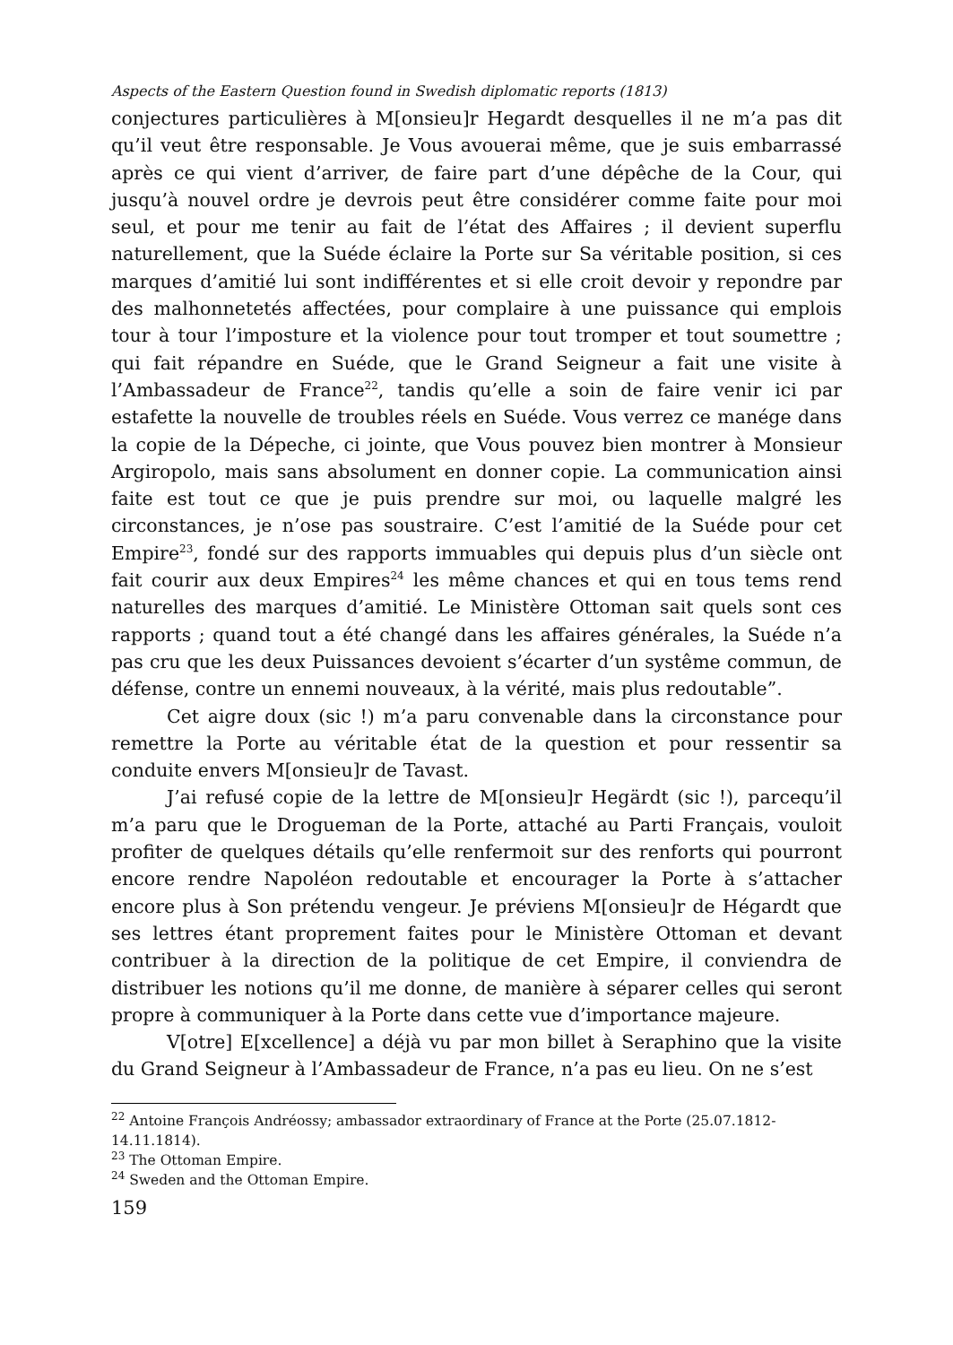Aspects of the Eastern Question found in Swedish diplomatic reports (1813)
conjectures particulières à M[onsieu]r Hegardt desquelles il ne m’a pas dit qu’il veut être responsable. Je Vous avouerai même, que je suis embarrassé après ce qui vient d’arriver, de faire part d’une dépêche de la Cour, qui jusqu’à nouvel ordre je devrois peut être considérer comme faite pour moi seul, et pour me tenir au fait de l’état des Affaires ; il devient superflu naturellement, que la Suéde éclaire la Porte sur Sa véritable position, si ces marques d’amitié lui sont indifférentes et si elle croit devoir y repondre par des malhonnetetés affectées, pour complaire à une puissance qui emplois tour à tour l’imposture et la violence pour tout tromper et tout soumettre ; qui fait répandre en Suéde, que le Grand Seigneur a fait une visite à l’Ambassadeur de France<sup>22</sup>, tandis qu’elle a soin de faire venir ici par estafette la nouvelle de troubles réels en Suéde. Vous verrez ce manége dans la copie de la Dépeche, ci jointe, que Vous pouvez bien montrer à Monsieur Argiropolo, mais sans absolument en donner copie. La communication ainsi faite est tout ce que je puis prendre sur moi, ou laquelle malgré les circonstances, je n’ose pas soustraire. C’est l’amitié de la Suéde pour cet Empire<sup>23</sup>, fondé sur des rapports immuables qui depuis plus d’un siècle ont fait courir aux deux Empires<sup>24</sup> les même chances et qui en tous tems rend naturelles des marques d’amitié. Le Ministère Ottoman sait quels sont ces rapports ; quand tout a été changé dans les affaires générales, la Suéde n’a pas cru que les deux Puissances devoient s’écarter d’un systême commun, de défense, contre un ennemi nouveaux, à la vérité, mais plus redoutable”.
Cet aigre doux (sic !) m’a paru convenable dans la circonstance pour remettre la Porte au véritable état de la question et pour ressentir sa conduite envers M[onsieu]r de Tavast.
J’ai refusé copie de la lettre de M[onsieu]r Hegärdt (sic !), parcequ’il m’a paru que le Drogueman de la Porte, attaché au Parti Français, vouloit profiter de quelques détails qu’elle renfermoit sur des renforts qui pourront encore rendre Napoléon redoutable et encourager la Porte à s’attacher encore plus à Son prétendu vengeur. Je préviens M[onsieu]r de Hégardt que ses lettres étant proprement faites pour le Ministère Ottoman et devant contribuer à la direction de la politique de cet Empire, il conviendra de distribuer les notions qu’il me donne, de manière à séparer celles qui seront propre à communiquer à la Porte dans cette vue d’importance majeure.
V[otre] E[xcellence] a déjà vu par mon billet à Seraphino que la visite du Grand Seigneur à l’Ambassadeur de France, n’a pas eu lieu. On ne s’est
<sup>22</sup> Antoine François Andréossy; ambassador extraordinary of France at the Porte (25.07.1812-14.11.1814).
<sup>23</sup> The Ottoman Empire.
<sup>24</sup> Sweden and the Ottoman Empire.
159